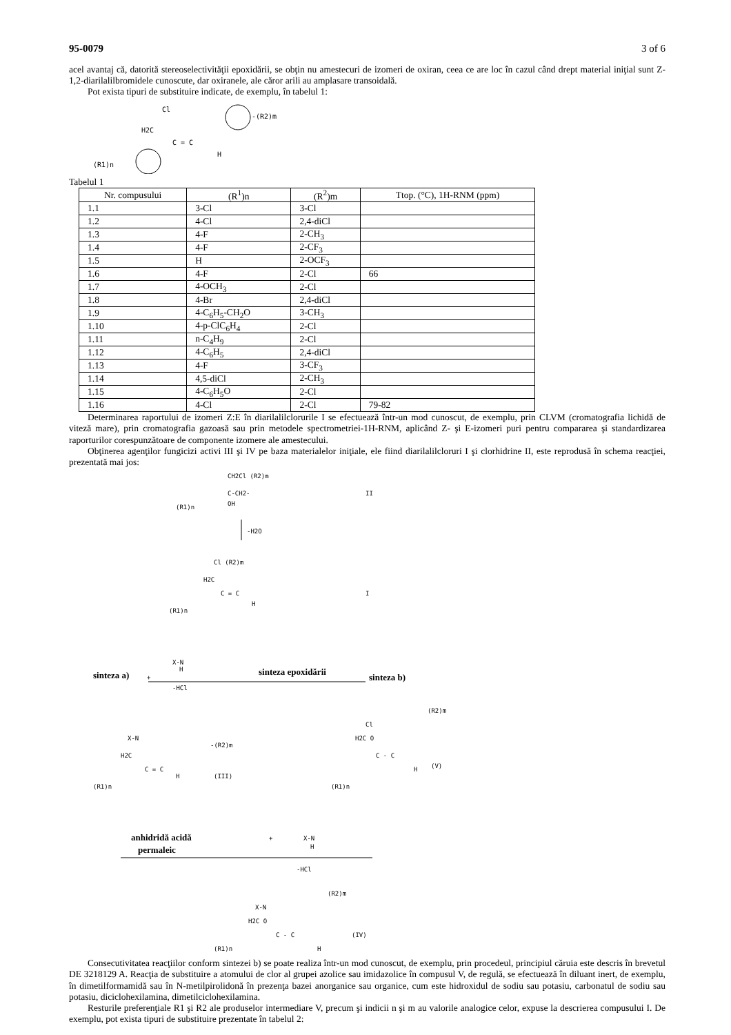95-0079 3 of 6
acel avantaj că, datorită stereoselectivităţii epoxidării, se obţin nu amestecuri de izomeri de oxiran, ceea ce are loc în cazul când drept material iniţial sunt Z-1,2-diarilalilbromidele cunoscute, dar oxiranele, ale căror arili au amplasare transoidală.
Pot exista tipuri de substituire indicate, de exemplu, în tabelul 1:
Cl
H2C
C = C
H
-(R2)m
(R1)n
Tabelul 1
| Nr. compusului | (R<sup>1</sup>)n | (R<sup>2</sup>)m | Ttop. (°C), 1H-RNM (ppm) |
| --- | --- | --- | --- |
| 1.1 | 3-Cl | 3-Cl | |
| 1.2 | 4-Cl | 2,4-diCl | |
| 1.3 | 4-F | 2-CH<sub>3</sub> | |
| 1.4 | 4-F | 2-CF<sub>3</sub> | |
| 1.5 | H | 2-OCF<sub>3</sub> | |
| 1.6 | 4-F | 2-Cl | 66 |
| 1.7 | 4-OCH<sub>3</sub> | 2-Cl | |
| 1.8 | 4-Br | 2,4-diCl | |
| 1.9 | 4-C<sub>6</sub>H<sub>5</sub>-CH<sub>2</sub>O | 3-CH<sub>3</sub> | |
| 1.10 | 4-p-ClC<sub>6</sub>H<sub>4</sub> | 2-Cl | |
| 1.11 | n-C<sub>4</sub>H<sub>9</sub> | 2-Cl | |
| 1.12 | 4-C<sub>6</sub>H<sub>5</sub> | 2,4-diCl | |
| 1.13 | 4-F | 3-CF<sub>3</sub> | |
| 1.14 | 4,5-diCl | 2-CH<sub>3</sub> | |
| 1.15 | 4-C<sub>6</sub>H<sub>5</sub>O | 2-Cl | |
| 1.16 | 4-Cl | 2-Cl | 79-82 |
Determinarea raportului de izomeri Z:E în diarilalilclorurile I se efectuează într-un mod cunoscut, de exemplu, prin CLVM (cromatografia lichidă de viteză mare), prin cromatografia gazoasă sau prin metodele spectrometriei-1H-RNM, aplicând Z- şi E-izomeri puri pentru compararea şi standardizarea raporturilor corespunzătoare de componente izomere ale amestecului.
Obţinerea agenţilor fungicizi activi III şi IV pe baza materialelor iniţiale, ele fiind diarilalilcloruri I şi clorhidrine II, este reprodusă în schema reacţiei, prezentată mai jos:
CH2Cl (R2)m
C-CH2-
OH
(R1)n
II
-H2O
Cl (R2)m
H2C
C = C
H
(R1)n
I
X-N
H
+
-HCl
sinteza a)
sinteza epoxidării
sinteza b)
X-N
H2C
C = C
H
-(R2)m
(III)
(R1)n
Cl
H2C O
C - C
H
(R2)m
(V)
(R1)n
anhidridă acidă
permaleic
+
X-N
H
-HCl
X-N
H2C O
C - C
H
(R2)m
(IV)
(R1)n
Consecutivitatea reacţiilor conform sintezei b) se poate realiza într-un mod cunoscut, de exemplu, prin procedeul, principiul căruia este descris în brevetul DE 3218129 A. Reacţia de substituire a atomului de clor al grupei azolice sau imidazolice în compusul V, de regulă, se efectuează în diluant inert, de exemplu, în dimetilformamidă sau în N-metilpirolidonă în prezenţa bazei anorganice sau organice, cum este hidroxidul de sodiu sau potasiu, carbonatul de sodiu sau potasiu, diciclohexilamina, dimetilciclohexilamina.
Resturile preferenţiale R1 şi R2 ale produselor intermediare V, precum şi indicii n şi m au valorile analogice celor, expuse la descrierea compusului I. De exemplu, pot exista tipuri de substituire prezentate în tabelul 2: